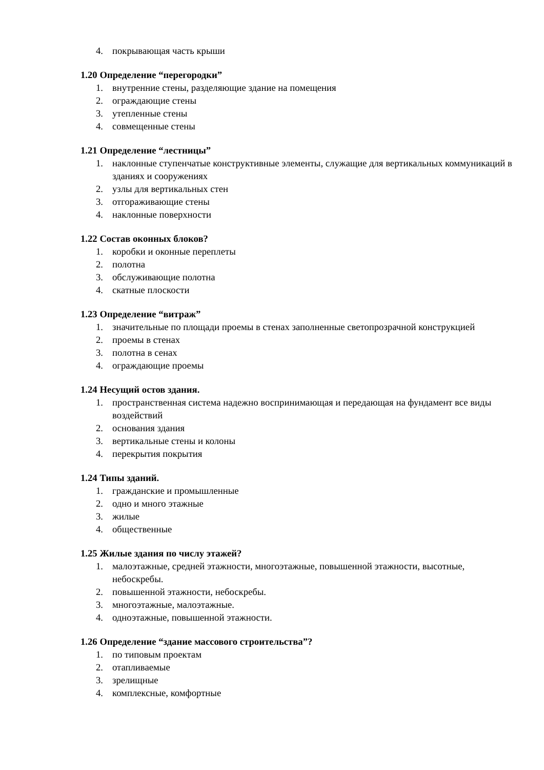4. покрывающая часть крыши
1.20 Определение “перегородки”
1. внутренние стены, разделяющие здание на помещения
2. ограждающие стены
3. утепленные стены
4. совмещенные стены
1.21 Определение “лестницы”
1. наклонные ступенчатые конструктивные элементы, служащие для вертикальных коммуникаций в зданиях и сооружениях
2. узлы для вертикальных стен
3. отгораживающие стены
4. наклонные поверхности
1.22 Состав оконных блоков?
1. коробки и оконные переплеты
2. полотна
3. обслуживающие полотна
4. скатные плоскости
1.23 Определение “витраж”
1. значительные по площади проемы в стенах заполненные светопрозрачной конструкцией
2. проемы в стенах
3. полотна в сенах
4. ограждающие проемы
1.24 Несущий остов здания.
1. пространственная система надежно воспринимающая и передающая на фундамент все виды воздействий
2. основания здания
3. вертикальные стены и колоны
4. перекрытия покрытия
1.24 Типы зданий.
1. гражданские и промышленные
2. одно и много этажные
3. жилые
4. общественные
1.25 Жилые здания по числу этажей?
1. малоэтажные, средней этажности, многоэтажные, повышенной этажности, высотные, небоскребы.
2. повышенной этажности, небоскребы.
3. многоэтажные, малоэтажные.
4. одноэтажные, повышенной этажности.
1.26 Определение “здание массового строительства”?
1. по типовым проектам
2. отапливаемые
3. зрелищные
4. комплексные, комфортные